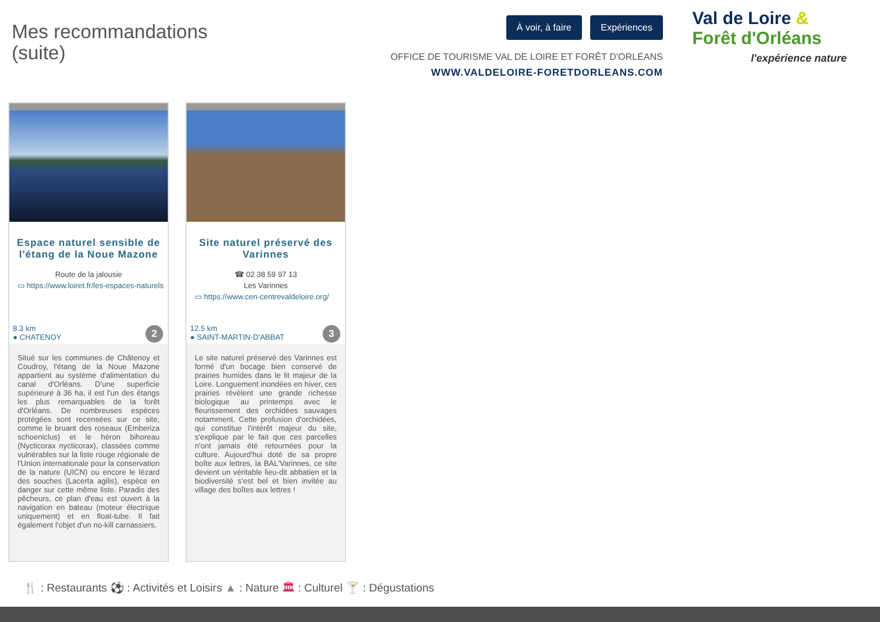Mes recommandations
(suite)
À voir, à faire Expériences
OFFICE DE TOURISME VAL DE LOIRE ET FORÊT D'ORLÉANS
WWW.VALDELOIRE-FORETDORLEANS.COM
Val de Loire &
Forêt d'Orléans
l'expérience nature
Espace naturel sensible de l'étang de la Noue Mazone
Route de la jalousie
▭ https://www.loiret.fr/les-espaces-naturels
8.3 km
● CHATENOY
2
Situé sur les communes de Châtenoy et Coudroy, l'étang de la Noue Mazone appartient au système d'alimentation du canal d'Orléans. D'une superficie supérieure à 36 ha, il est l'un des étangs les plus remarquables de la forêt d'Orléans. De nombreuses espèces protégées sont recensées sur ce site, comme le bruant des roseaux (Emberiza schoeniclus) et le héron bihoreau (Nycticorax nycticorax), classées comme vulnérables sur la liste rouge régionale de l'Union internationale pour la conservation de la nature (UICN) ou encore le lézard des souches (Lacerta agilis), espèce en danger sur cette même liste. Paradis des pêcheurs, ce plan d'eau est ouvert à la navigation en bateau (moteur électrique uniquement) et en float-tube. Il fait également l'objet d'un no-kill carnassiers.
Site naturel préservé des Varinnes
☎ 02 38 59 97 13
Les Varinnes
▭ https://www.cen-centrevaldeloire.org/
12.5 km
● SAINT-MARTIN-D'ABBAT
3
Le site naturel préservé des Varinnes est formé d'un bocage bien conservé de prairies humides dans le lit majeur de la Loire. Longuement inondées en hiver, ces prairies révèlent une grande richesse biologique au printemps avec le fleurissement des orchidées sauvages notamment. Cette profusion d'orchidées, qui constitue l'intérêt majeur du site, s'explique par le fait que ces parcelles n'ont jamais été retournées pour la culture. Aujourd'hui doté de sa propre boîte aux lettres, la BAL'Varinnes, ce site devient un véritable lieu-dit abbatien et la biodiversité s'est bel et bien invitée au village des boîtes aux lettres !
🍴 : Restaurants ⚽ : Activités et Loisirs ▲ : Nature 🏛 : Culturel 🍸 : Dégustations